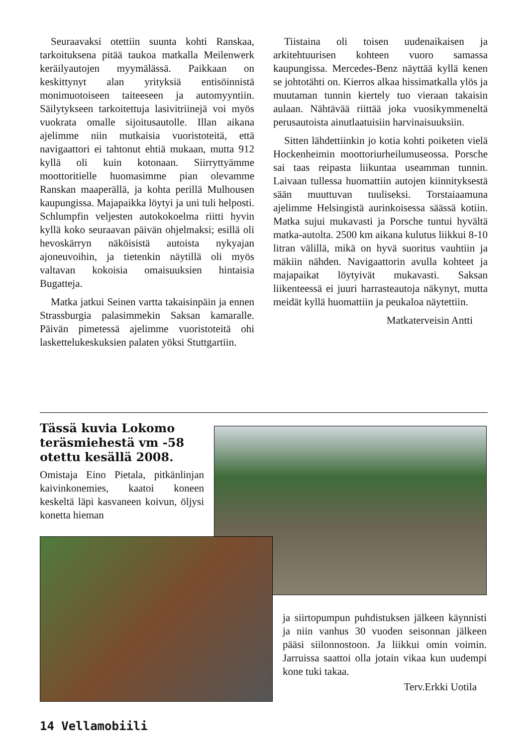Seuraavaksi otettiin suunta kohti Ranskaa, tarkoituksena pitää taukoa matkalla Meilenwerk keräilyautojen myymälässä. Paikkaan on keskittynyt alan yrityksiä entisöinnistä monimuotoiseen taiteeseen ja automyyntiin. Säilytykseen tarkoitettuja lasivitriinejä voi myös vuokrata omalle sijoitusautolle. Illan aikana ajelimme niin mutkaisia vuoristoteitä, että navigaattori ei tahtonut ehtiä mukaan, mutta 912 kyllä oli kuin kotonaan. Siirryttyämme moottoritielle huomasimme pian olevamme Ranskan maaperällä, ja kohta perillä Mulhousen kaupungissa. Majapaikka löytyi ja uni tuli helposti. Schlumpfin veljesten autokokoelma riitti hyvin kyllä koko seuraavan päivän ohjelmaksi; esillä oli hevoskärryn näköisistä autoista nykyajan ajoneuvoihin, ja tietenkin näytillä oli myös valtavan kokoisia omaisuuksien hintaisia Bugatteja.
Matka jatkui Seinen vartta takaisinpäin ja ennen Strassburgia palasimmekin Saksan kamaralle. Päivän pimetessä ajelimme vuoristoteitä ohi laskettelukeskuksien palaten yöksi Stuttgartiin.
Tiistaina oli toisen uudenaikaisen ja arkitehtuurisen kohteen vuoro samassa kaupungissa. Mercedes-Benz näyttää kyllä kenen se johtotähti on. Kierros alkaa hissimatkalla ylös ja muutaman tunnin kiertely tuo vieraan takaisin aulaan. Nähtävää riittää joka vuosikymmeneltä perusautoista ainutlaatuisiin harvinaisuuksiin.
Sitten lähdettiinkin jo kotia kohti poiketen vielä Hockenheimin moottoriurheilumuseossa. Porsche sai taas reipasta liikuntaa useamman tunnin. Laivaan tullessa huomattiin autojen kiinnityksestä sään muuttuvan tuuliseksi. Torstaiaamuna ajelimme Helsingistä aurinkoisessa säässä kotiin. Matka sujui mukavasti ja Porsche tuntui hyvältä matka-autolta. 2500 km aikana kulutus liikkui 8-10 litran välillä, mikä on hyvä suoritus vauhtiin ja mäkiin nähden. Navigaattorin avulla kohteet ja majapaikat löytyivät mukavasti. Saksan liikenteessä ei juuri harrasteautoja näkynyt, mutta meidät kyllä huomattiin ja peukaloa näytettiin.
Matkaterveisin Antti
Tässä kuvia Lokomo teräsmiehestä vm -58 otettu kesällä 2008.
Omistaja Eino Pietala, pitkänlinjan kaivinkonemies, kaatoi koneen keskeltä läpi kasvaneen koivun, öljysi konetta hieman
ja siirtopumpun puhdistuksen jälkeen käynnisti ja niin vanhus 30 vuoden seisonnan jälkeen pääsi siilonnostoon. Ja liikkui omin voimin. Jarruissa saattoi olla jotain vikaa kun uudempi kone tuki takaa.
Terv.Erkki Uotila
14 Vellamobiili